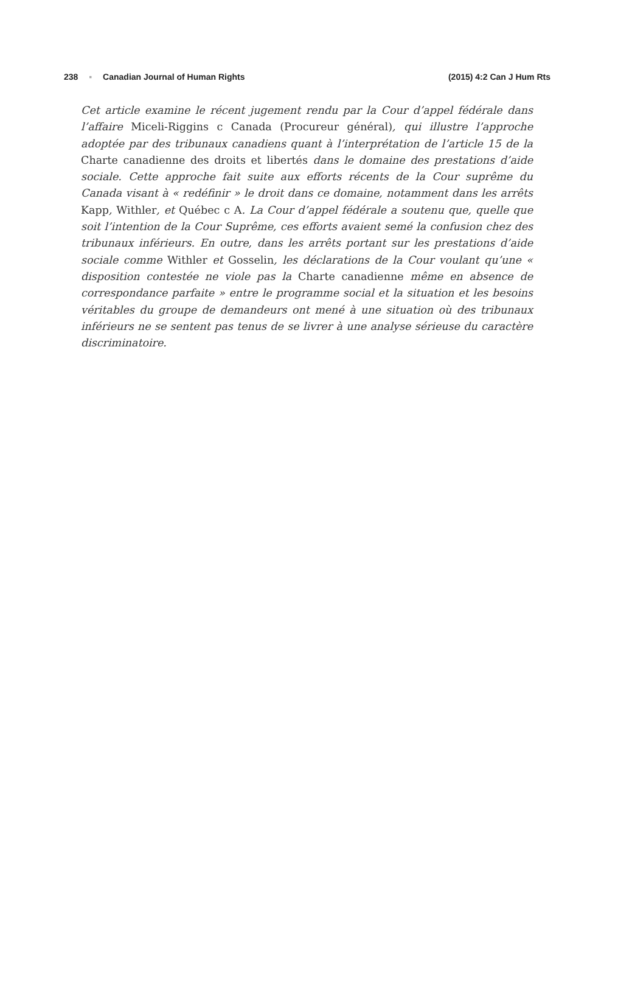238 ▪ Canadian Journal of Human Rights
(2015) 4:2 Can J Hum Rts
Cet article examine le récent jugement rendu par la Cour d’appel fédérale dans l’affaire Miceli-Riggins c Canada (Procureur général), qui illustre l’approche adoptée par des tribunaux canadiens quant à l’interprétation de l’article 15 de la Charte canadienne des droits et libertés dans le domaine des prestations d’aide sociale. Cette approche fait suite aux efforts récents de la Cour suprême du Canada visant à « redéfinir » le droit dans ce domaine, notamment dans les arrêts Kapp, Withler, et Québec c A. La Cour d’appel fédérale a soutenu que, quelle que soit l’intention de la Cour Suprême, ces efforts avaient semé la confusion chez des tribunaux inférieurs. En outre, dans les arrêts portant sur les prestations d’aide sociale comme Withler et Gosselin, les déclarations de la Cour voulant qu’une « disposition contestée ne viole pas la Charte canadienne même en absence de correspondance parfaite » entre le programme social et la situation et les besoins véritables du groupe de demandeurs ont mené à une situation où des tribunaux inférieurs ne se sentent pas tenus de se livrer à une analyse sérieuse du caractère discriminatoire.